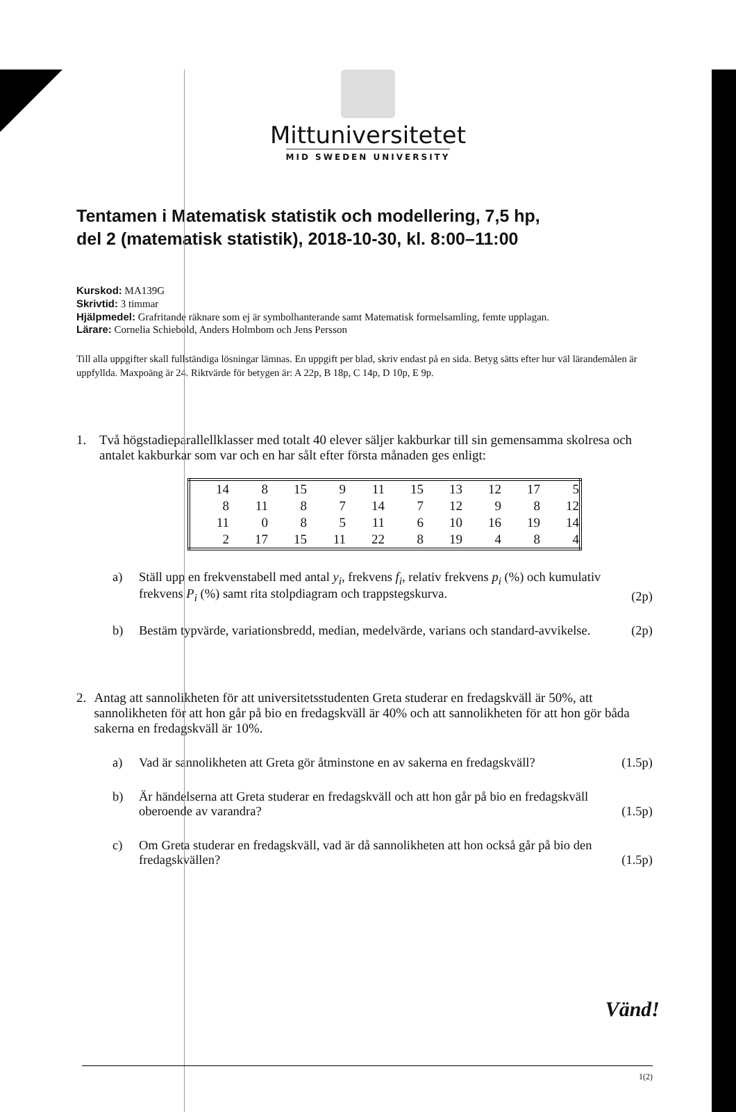Mittuniversitetet
MID SWEDEN UNIVERSITY
Tentamen i Matematisk statistik och modellering, 7,5 hp,
del 2 (matematisk statistik), 2018-10-30, kl. 8:00–11:00
Kurskod: MA139G
Skrivtid: 3 timmar
Hjälpmedel: Grafritande räknare som ej är symbolhanterande samt Matematisk formelsamling, femte upplagan.
Lärare: Cornelia Schiebold, Anders Holmbom och Jens Persson
Till alla uppgifter skall fullständiga lösningar lämnas. En uppgift per blad, skriv endast på en sida. Betyg sätts efter hur väl lärandemålen är uppfyllda. Maxpoäng är 24. Riktvärde för betygen är: A 22p, B 18p, C 14p, D 10p, E 9p.
1. Två högstadieparallellklasser med totalt 40 elever säljer kakburkar till sin gemensamma skolresa och antalet kakburkar som var och en har sålt efter första månaden ges enligt:
| 14 | 8 | 15 | 9 | 11 | 15 | 13 | 12 | 17 | 5 |
| 8 | 11 | 8 | 7 | 14 | 7 | 12 | 9 | 8 | 12 |
| 11 | 0 | 8 | 5 | 11 | 6 | 10 | 16 | 19 | 14 |
| 2 | 17 | 15 | 11 | 22 | 8 | 19 | 4 | 8 | 4 |
a) Ställ upp en frekvenstabell med antal y<sub>i</sub>, frekvens f<sub>i</sub>, relativ frekvens p<sub>i</sub> (%) och kumulativ frekvens P<sub>i</sub> (%) samt rita stolpdiagram och trappstegskurva.
(2p)
b) Bestäm typvärde, variationsbredd, median, medelvärde, varians och standard-avvikelse.
(2p)
2. Antag att sannolikheten för att universitetsstudenten Greta studerar en fredagskväll är 50%, att sannolikheten för att hon går på bio en fredagskväll är 40% och att sannolikheten för att hon gör båda sakerna en fredagskväll är 10%.
a) Vad är sannolikheten att Greta gör åtminstone en av sakerna en fredagskväll?
(1.5p)
b) Är händelserna att Greta studerar en fredagskväll och att hon går på bio en fredagskväll oberoende av varandra?
(1.5p)
c) Om Greta studerar en fredagskväll, vad är då sannolikheten att hon också går på bio den fredagskvällen?
(1.5p)
Vänd!
1(2)